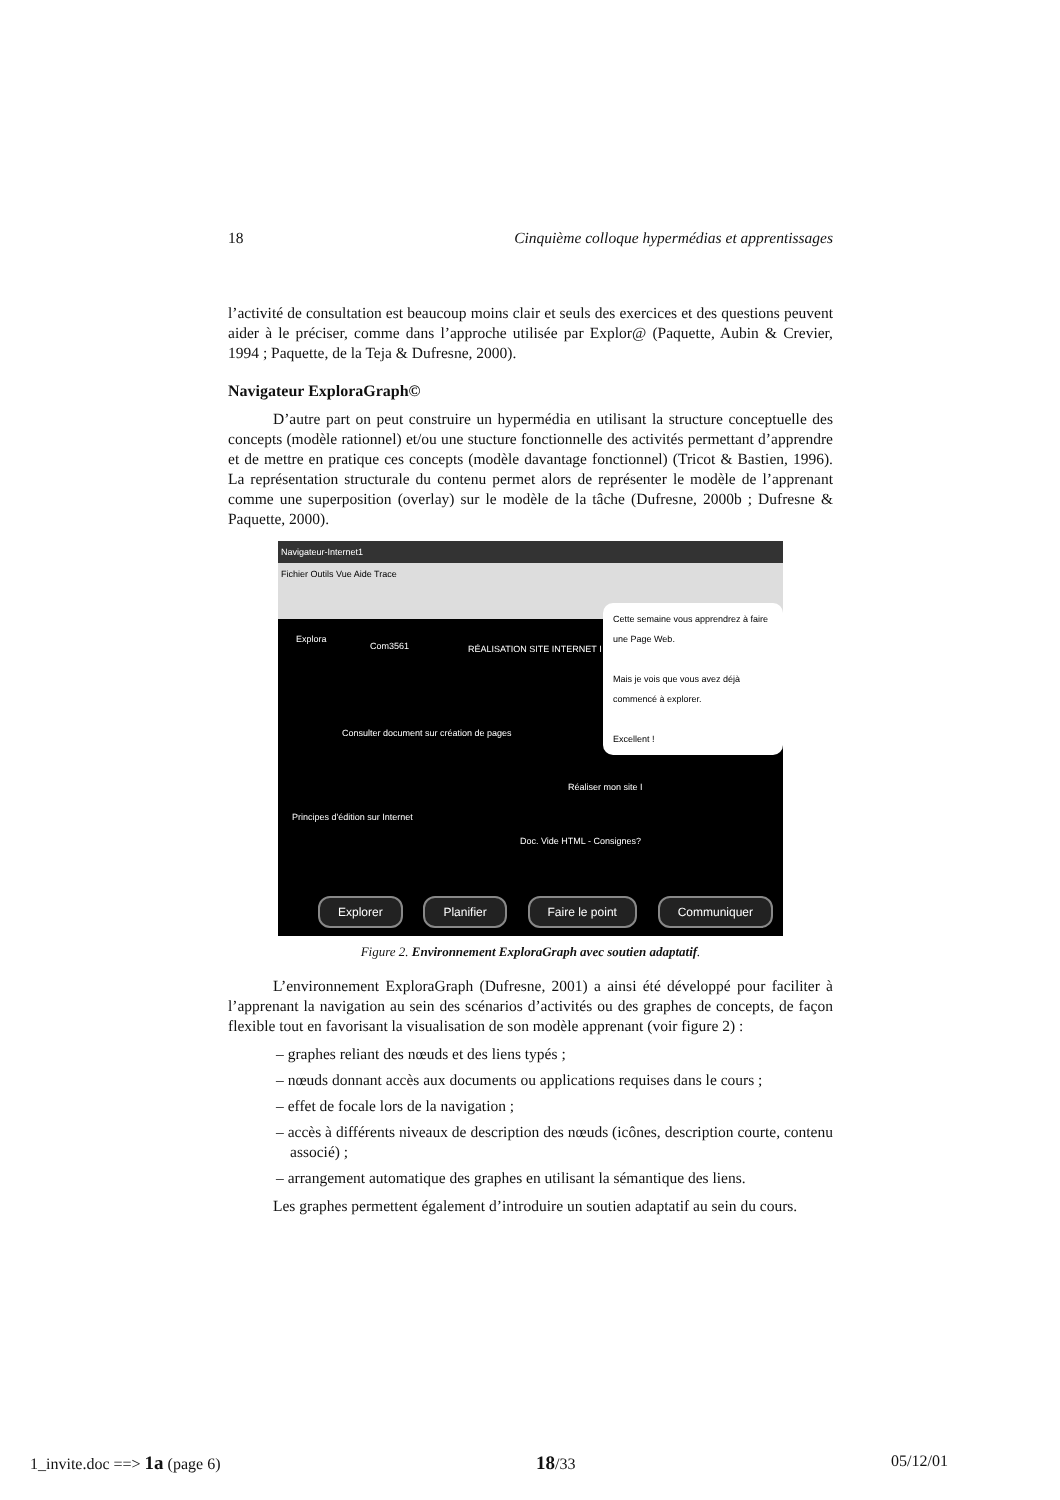18 Cinquième colloque hypermédias et apprentissages
l’activité de consultation est beaucoup moins clair et seuls des exercices et des questions peuvent aider à le préciser, comme dans l’approche utilisée par Explor@ (Paquette, Aubin & Crevier, 1994 ; Paquette, de la Teja & Dufresne, 2000).
Navigateur ExploraGraph©
D’autre part on peut construire un hypermédia en utilisant la structure conceptuelle des concepts (modèle rationnel) et/ou une stucture fonctionnelle des activités permettant d’apprendre et de mettre en pratique ces concepts (modèle davantage fonctionnel) (Tricot & Bastien, 1996). La représentation structurale du contenu permet alors de représenter le modèle de l’apprenant comme une superposition (overlay) sur le modèle de la tâche (Dufresne, 2000b ; Dufresne & Paquette, 2000).
Navigateur-Internet1
Fichier Outils Vue Aide Trace
Explora
Com3561 RÉALISATION SITE INTERNET I
Consulter document sur création de pages
Réaliser mon site I
Principes d'édition sur Internet
Doc. Vide HTML - Consignes?
Cette semaine vous apprendrez à faire une Page Web.
Mais je vois que vous avez déjà commencé à explorer.
Excellent !
Explorer Planifier Faire le point Communiquer
Figure 2. Environnement ExploraGraph avec soutien adaptatif.
L’environnement ExploraGraph (Dufresne, 2001) a ainsi été développé pour faciliter à l’apprenant la navigation au sein des scénarios d’activités ou des graphes de concepts, de façon flexible tout en favorisant la visualisation de son modèle apprenant (voir figure 2) :
– graphes reliant des nœuds et des liens typés ;
– nœuds donnant accès aux documents ou applications requises dans le cours ;
– effet de focale lors de la navigation ;
– accès à différents niveaux de description des nœuds (icônes, description courte, contenu associé) ;
– arrangement automatique des graphes en utilisant la sémantique des liens.
Les graphes permettent également d’introduire un soutien adaptatif au sein du cours.
1_invite.doc ==> 1a (page 6) 18/33 05/12/01